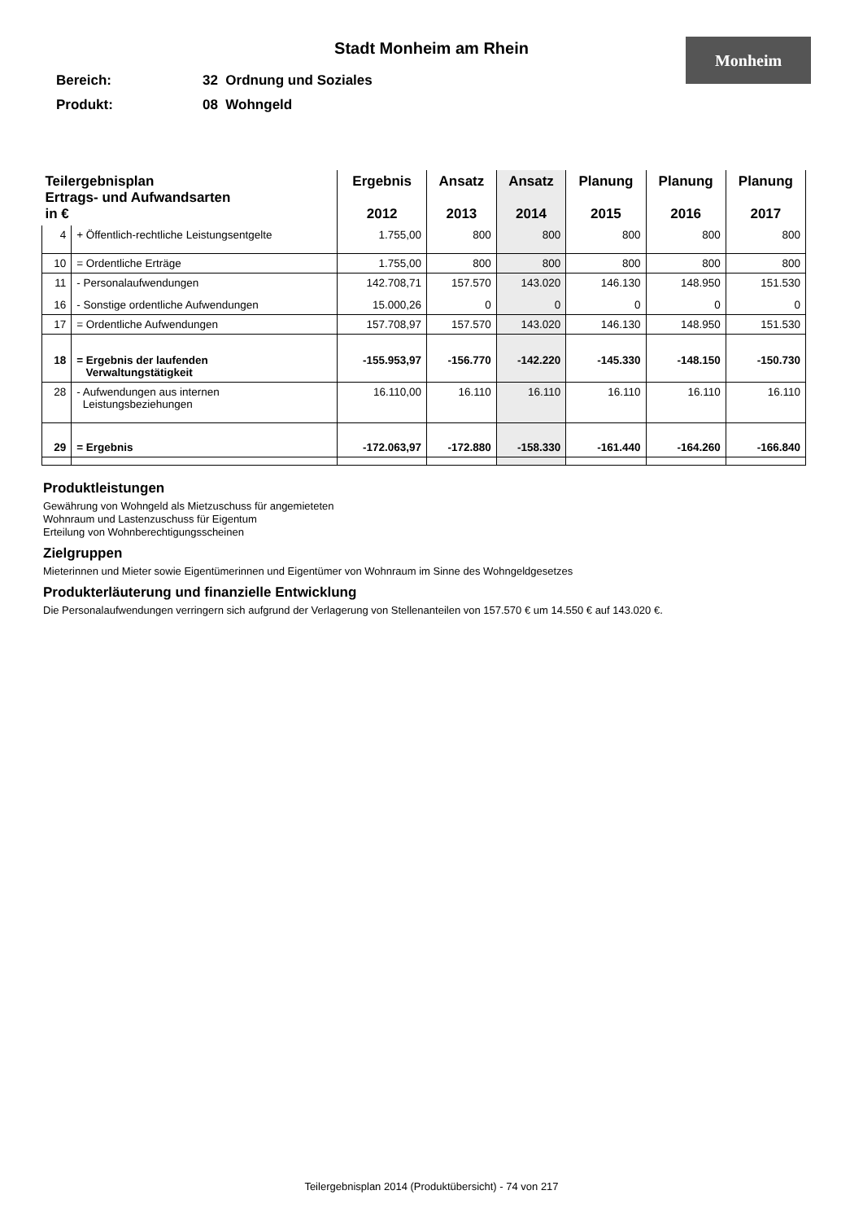Stadt Monheim am Rhein
Monheim
Bereich: 32 Ordnung und Soziales
Produkt: 08 Wohngeld
| Teilergebnisplan Ertrags- und Aufwandsarten in € | | Ergebnis 2012 | Ansatz 2013 | Ansatz 2014 | Planung 2015 | Planung 2016 | Planung 2017 |
| --- | --- | --- | --- | --- | --- | --- | --- |
| 4 | + Öffentlich-rechtliche Leistungsentgelte | 1.755,00 | 800 | 800 | 800 | 800 | 800 |
| 10 | = Ordentliche Erträge | 1.755,00 | 800 | 800 | 800 | 800 | 800 |
| 11 | - Personalaufwendungen | 142.708,71 | 157.570 | 143.020 | 146.130 | 148.950 | 151.530 |
| 16 | - Sonstige ordentliche Aufwendungen | 15.000,26 | 0 | 0 | 0 | 0 | 0 |
| 17 | = Ordentliche Aufwendungen | 157.708,97 | 157.570 | 143.020 | 146.130 | 148.950 | 151.530 |
| 18 | = Ergebnis der laufenden Verwaltungstätigkeit | -155.953,97 | -156.770 | -142.220 | -145.330 | -148.150 | -150.730 |
| 28 | - Aufwendungen aus internen Leistungsbeziehungen | 16.110,00 | 16.110 | 16.110 | 16.110 | 16.110 | 16.110 |
| 29 | = Ergebnis | -172.063,97 | -172.880 | -158.330 | -161.440 | -164.260 | -166.840 |
Produktleistungen
Gewährung von Wohngeld als Mietzuschuss für angemieteten
Wohnraum und Lastenzuschuss für Eigentum
Erteilung von Wohnberechtigungsscheinen
Zielgruppen
Mieterinnen und Mieter sowie Eigentümerinnen und Eigentümer von Wohnraum im Sinne des Wohngeldgesetzes
Produkterläuterung und finanzielle Entwicklung
Die Personalaufwendungen verringern sich aufgrund der Verlagerung von Stellenanteilen von 157.570 € um 14.550 € auf 143.020 €.
Teilergebnisplan 2014 (Produktübersicht) - 74 von 217